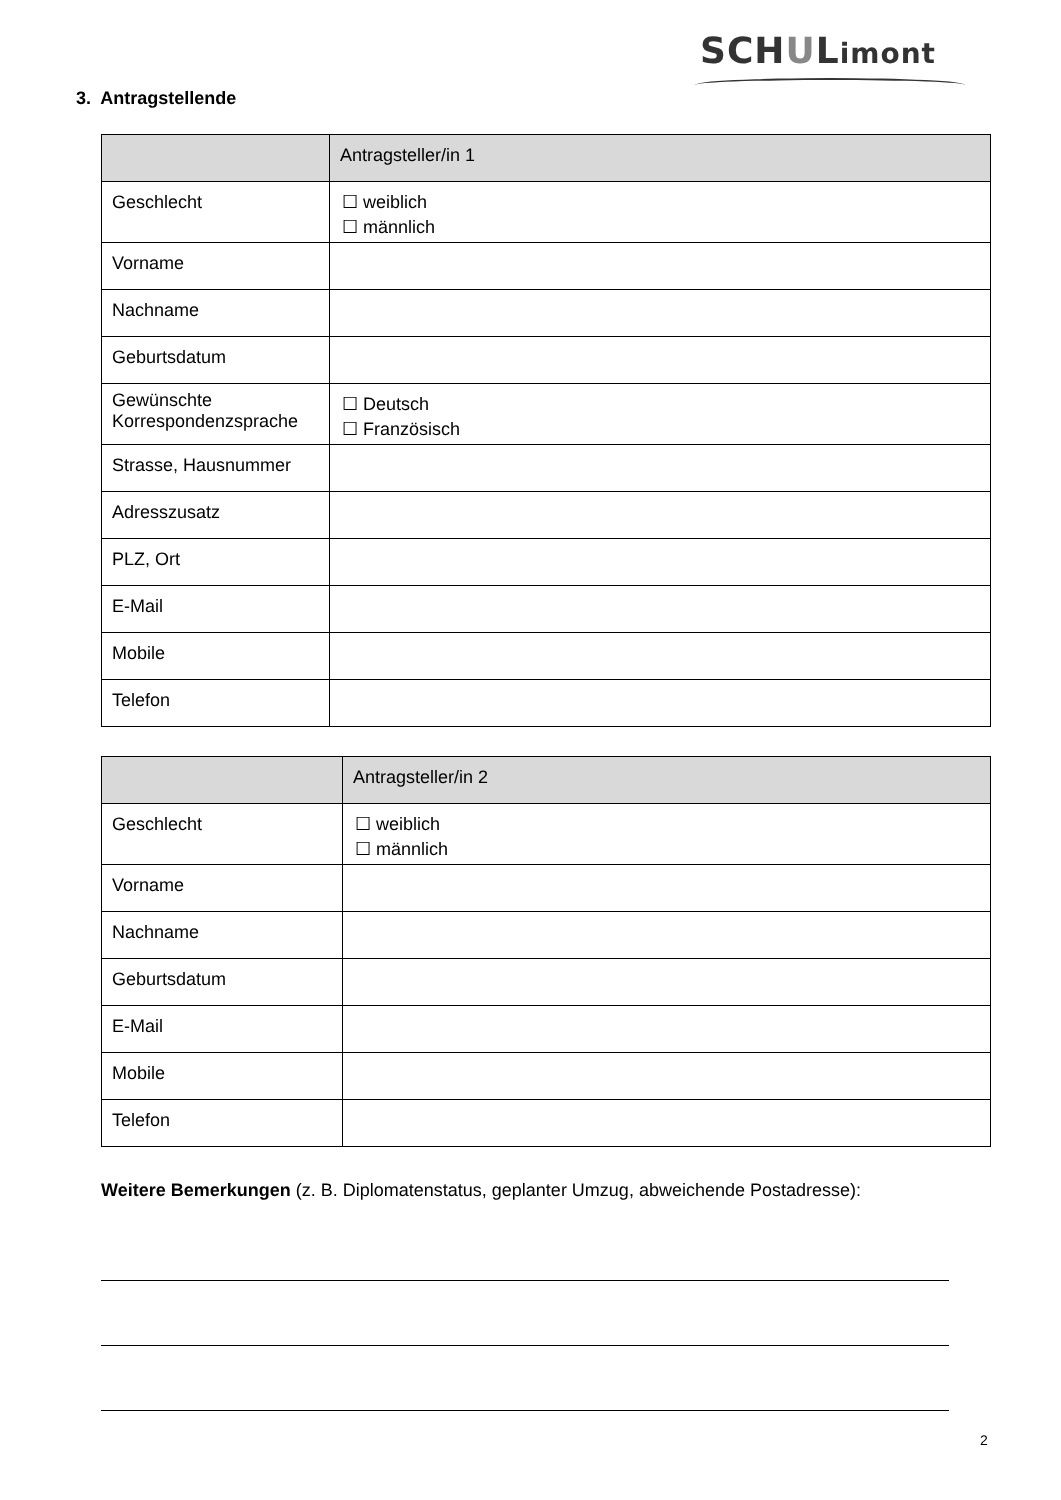SCHULimont
3. Antragstellende
| | Antragsteller/in 1 |
| --- | --- |
| Geschlecht | ☐ weiblich ☐ männlich |
| Vorname | |
| Nachname | |
| Geburtsdatum | |
| Gewünschte Korrespondenzsprache | ☐ Deutsch ☐ Französisch |
| Strasse, Hausnummer | |
| Adresszusatz | |
| PLZ, Ort | |
| E-Mail | |
| Mobile | |
| Telefon | |
| | Antragsteller/in 2 |
| --- | --- |
| Geschlecht | ☐ weiblich ☐ männlich |
| Vorname | |
| Nachname | |
| Geburtsdatum | |
| E-Mail | |
| Mobile | |
| Telefon | |
Weitere Bemerkungen (z. B. Diplomatenstatus, geplanter Umzug, abweichende Postadresse):
2